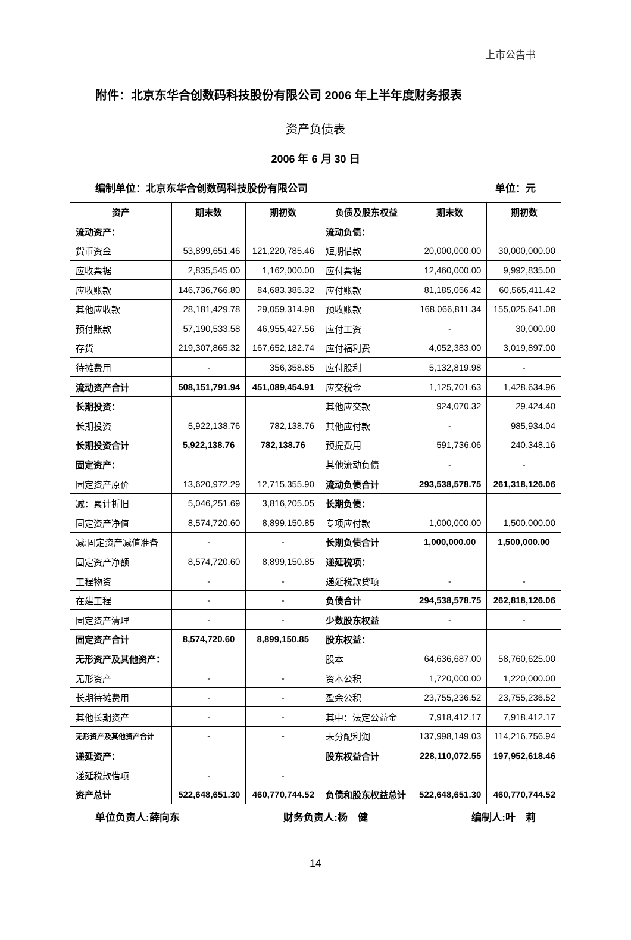上市公告书
附件：北京东华合创数码科技股份有限公司 2006 年上半年度财务报表
资产负债表
2006 年 6 月 30 日
编制单位：北京东华合创数码科技股份有限公司 单位：元
| 资产 | 期末数 | 期初数 | 负债及股东权益 | 期末数 | 期初数 |
| --- | --- | --- | --- | --- | --- |
| 流动资产： | | | 流动负债： | | |
| 货币资金 | 53,899,651.46 | 121,220,785.46 | 短期借款 | 20,000,000.00 | 30,000,000.00 |
| 应收票据 | 2,835,545.00 | 1,162,000.00 | 应付票据 | 12,460,000.00 | 9,992,835.00 |
| 应收账款 | 146,736,766.80 | 84,683,385.32 | 应付账款 | 81,185,056.42 | 60,565,411.42 |
| 其他应收款 | 28,181,429.78 | 29,059,314.98 | 预收账款 | 168,066,811.34 | 155,025,641.08 |
| 预付账款 | 57,190,533.58 | 46,955,427.56 | 应付工资 | - | 30,000.00 |
| 存货 | 219,307,865.32 | 167,652,182.74 | 应付福利费 | 4,052,383.00 | 3,019,897.00 |
| 待摊费用 | - | 356,358.85 | 应付股利 | 5,132,819.98 | - |
| 流动资产合计 | 508,151,791.94 | 451,089,454.91 | 应交税金 | 1,125,701.63 | 1,428,634.96 |
| 长期投资： | | | 其他应交款 | 924,070.32 | 29,424.40 |
| 长期投资 | 5,922,138.76 | 782,138.76 | 其他应付款 | - | 985,934.04 |
| 长期投资合计 | 5,922,138.76 | 782,138.76 | 预提费用 | 591,736.06 | 240,348.16 |
| 固定资产： | | | 其他流动负债 | - | - |
| 固定资产原价 | 13,620,972.29 | 12,715,355.90 | 流动负债合计 | 293,538,578.75 | 261,318,126.06 |
| 减：累计折旧 | 5,046,251.69 | 3,816,205.05 | 长期负债： | | |
| 固定资产净值 | 8,574,720.60 | 8,899,150.85 | 专项应付款 | 1,000,000.00 | 1,500,000.00 |
| 减:固定资产减值准备 | - | - | 长期负债合计 | 1,000,000.00 | 1,500,000.00 |
| 固定资产净额 | 8,574,720.60 | 8,899,150.85 | 递延税项： | | |
| 工程物资 | - | - | 递延税款贷项 | - | - |
| 在建工程 | - | - | 负债合计 | 294,538,578.75 | 262,818,126.06 |
| 固定资产清理 | - | - | 少数股东权益 | - | - |
| 固定资产合计 | 8,574,720.60 | 8,899,150.85 | 股东权益： | | |
| 无形资产及其他资产： | | | 股本 | 64,636,687.00 | 58,760,625.00 |
| 无形资产 | - | - | 资本公积 | 1,720,000.00 | 1,220,000.00 |
| 长期待摊费用 | - | - | 盈余公积 | 23,755,236.52 | 23,755,236.52 |
| 其他长期资产 | - | - | 其中：法定公益金 | 7,918,412.17 | 7,918,412.17 |
| 无形资产及其他资产合计 | - | - | 未分配利润 | 137,998,149.03 | 114,216,756.94 |
| 递延资产： | | | 股东权益合计 | 228,110,072.55 | 197,952,618.46 |
| 递延税款借项 | - | - | | | |
| 资产总计 | 522,648,651.30 | 460,770,744.52 | 负债和股东权益总计 | 522,648,651.30 | 460,770,744.52 |
单位负责人:薛向东 财务负责人:杨　健 编制人:叶　莉
14